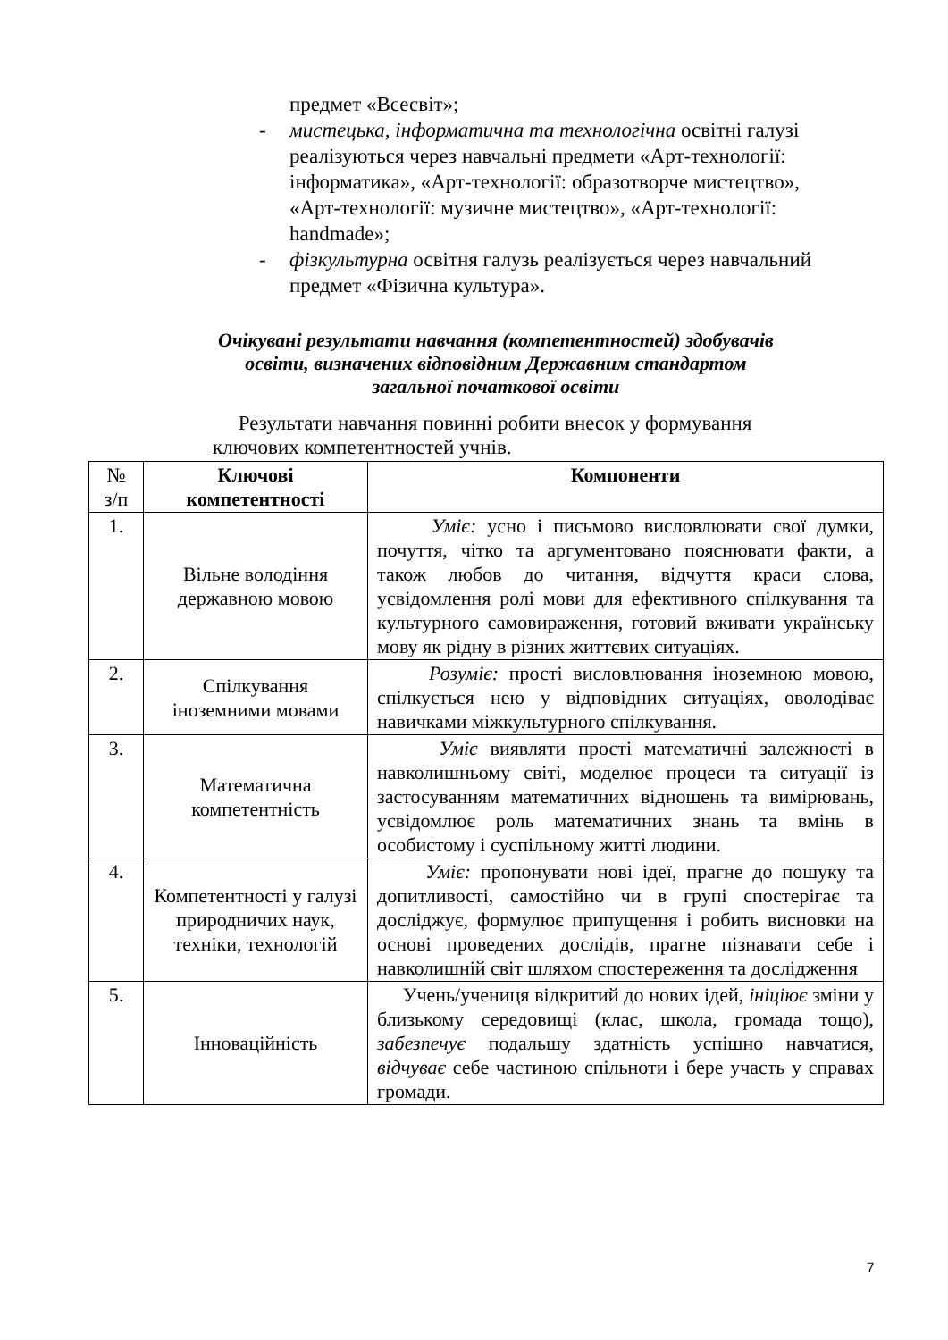предмет «Всесвіт»;
- мистецька, інформатична та технологічна освітні галузі реалізуються через навчальні предмети «Арт-технології: інформатика», «Арт-технології: образотворче мистецтво», «Арт-технології: музичне мистецтво», «Арт-технології: handmade»;
- фізкультурна освітня галузь реалізується через навчальний предмет «Фізична культура».
Очікувані результати навчання (компетентностей) здобувачів освіти, визначених відповідним Державним стандартом загальної початкової освіти
Результати навчання повинні робити внесок у формування ключових компетентностей учнів.
| № з/п | Ключові компетентності | Компоненти |
| --- | --- | --- |
| 1. | Вільне володіння державною мовою | Уміє: усно і письмово висловлювати свої думки, почуття, чітко та аргументовано пояснювати факти, а також любов до читання, відчуття краси слова, усвідомлення ролі мови для ефективного спілкування та культурного самовираження, готовий вживати українську мову як рідну в різних життєвих ситуаціях. |
| 2. | Спілкування іноземними мовами | Розуміє: прості висловлювання іноземною мовою, спілкується нею у відповідних ситуаціях, оволодіває навичками міжкультурного спілкування. |
| 3. | Математична компетентність | Уміє виявляти прості математичні залежності в навколишньому світі, моделює процеси та ситуації із застосуванням математичних відношень та вимірювань, усвідомлює роль математичних знань та вмінь в особистому і суспільному житті людини. |
| 4. | Компетентності у галузі природничих наук, техніки, технологій | Уміє: пропонувати нові ідеї, прагне до пошуку та допитливості, самостійно чи в групі спостерігає та досліджує, формулює припущення і робить висновки на основі проведених дослідів, прагне пізнавати себе і навколишній світ шляхом спостереження та дослідження |
| 5. | Інноваційність | Учень/учениця відкритий до нових ідей, ініціює зміни у близькому середовищі (клас, школа, громада тощо), забезпечує подальшу здатність успішно навчатися, відчуває себе частиною спільноти і бере участь у справах громади. |
7